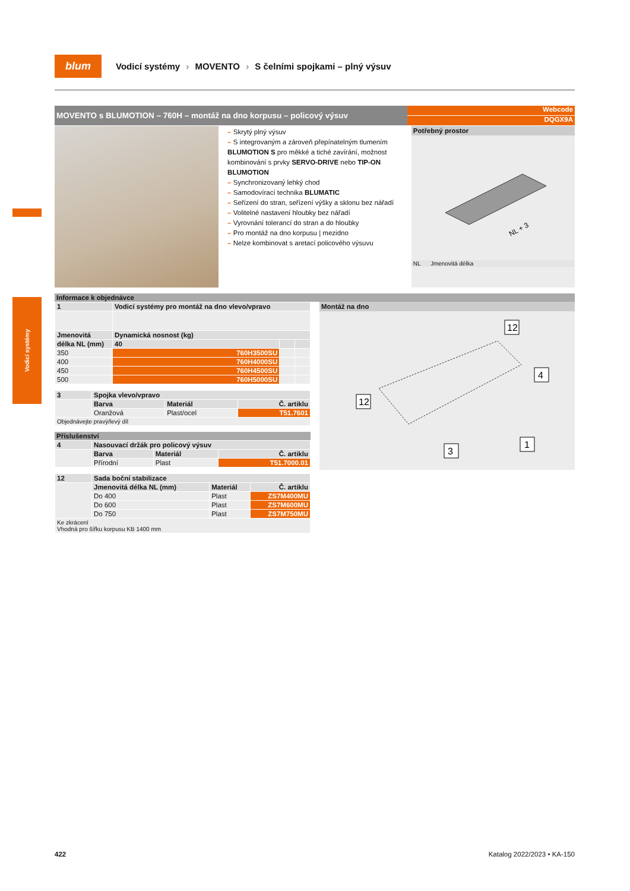blum
Vodicí systémy › MOVENTO › S čelními spojkami – plný výsuv
Vodicí systémy
MOVENTO s BLUMOTION – 760H – montáž na dno korpusu – policový výsuv
Webcode
DQGX9A
– Skrytý plný výsuv
– S integrovaným a zároveň přepínatelným tlumením BLUMOTION S pro měkké a tiché zavírání, možnost kombinování s prvky SERVO-DRIVE nebo TIP-ON BLUMOTION
– Synchronizovaný lehký chod
– Samodovírací technika BLUMATIC
– Seřízení do stran, seřízení výšky a sklonu bez nářadí
– Volitelné nastavení hloubky bez nářadí
– Vyrovnání tolerancí do stran a do hloubky
– Pro montáž na dno korpusu | mezidno
– Nelze kombinovat s aretací policového výsuvu
Potřebný prostor
NL + 3
NL Jmenovitá délka
Informace k objednávce
| 1 | Vodicí systémy pro montáž na dno vlevo/vpravo | | |
| --- | --- | --- | --- |
| Jmenovitá | Dynamická nosnost (kg) | | |
| délka NL (mm) | 40 | | |
| 350 | 760H3500SU | | |
| 400 | 760H4000SU | | |
| 450 | 760H4500SU | | |
| 500 | 760H5000SU | | |
| 3 | Spojka vlevo/vpravo | | |
| --- | --- | --- | --- |
| | Barva | Materiál | Č. artiklu |
| | Oranžová | Plast/ocel | T51.7601 |
| Objednávejte pravý/levý díl | | | |
Příslušenství
| 4 | Nasouvací držák pro policový výsuv | | |
| --- | --- | --- | --- |
| | Barva | Materiál | Č. artiklu |
| | Přírodní | Plast | T51.7000.01 |
| 12 | Sada boční stabilizace | | |
| --- | --- | --- | --- |
| | Jmenovitá délka NL (mm) | Materiál | Č. artiklu |
| | Do 400 | Plast | ZS7M400MU |
| | Do 600 | Plast | ZS7M600MU |
| | Do 750 | Plast | ZS7M750MU |
| Ke zkrácení Vhodná pro šířku korpusu KB 1400 mm | | | |
Montáž na dno
12
4
12
3
1
422 Katalog 2022/2023 • KA-150